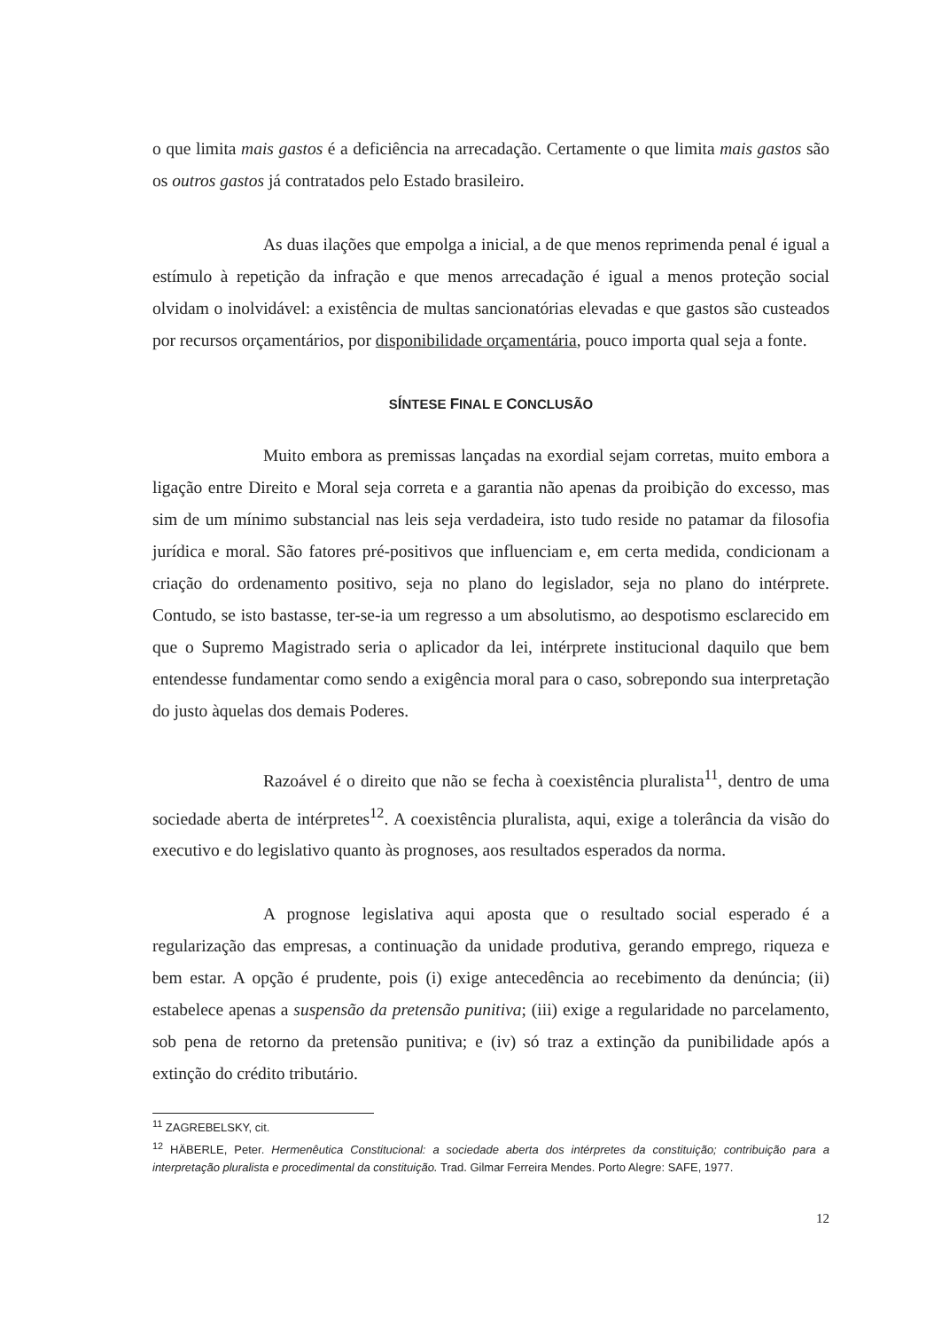o que limita mais gastos é a deficiência na arrecadação. Certamente o que limita mais gastos são os outros gastos já contratados pelo Estado brasileiro.
As duas ilações que empolga a inicial, a de que menos reprimenda penal é igual a estímulo à repetição da infração e que menos arrecadação é igual a menos proteção social olvidam o inolvidável: a existência de multas sancionatórias elevadas e que gastos são custeados por recursos orçamentários, por disponibilidade orçamentária, pouco importa qual seja a fonte.
SÍNTESE FINAL E CONCLUSÃO
Muito embora as premissas lançadas na exordial sejam corretas, muito embora a ligação entre Direito e Moral seja correta e a garantia não apenas da proibição do excesso, mas sim de um mínimo substancial nas leis seja verdadeira, isto tudo reside no patamar da filosofia jurídica e moral. São fatores pré-positivos que influenciam e, em certa medida, condicionam a criação do ordenamento positivo, seja no plano do legislador, seja no plano do intérprete. Contudo, se isto bastasse, ter-se-ia um regresso a um absolutismo, ao despotismo esclarecido em que o Supremo Magistrado seria o aplicador da lei, intérprete institucional daquilo que bem entendesse fundamentar como sendo a exigência moral para o caso, sobrepondo sua interpretação do justo àquelas dos demais Poderes.
Razoável é o direito que não se fecha à coexistência pluralista<sup>11</sup>, dentro de uma sociedade aberta de intérpretes<sup>12</sup>. A coexistência pluralista, aqui, exige a tolerância da visão do executivo e do legislativo quanto às prognoses, aos resultados esperados da norma.
A prognose legislativa aqui aposta que o resultado social esperado é a regularização das empresas, a continuação da unidade produtiva, gerando emprego, riqueza e bem estar. A opção é prudente, pois (i) exige antecedência ao recebimento da denúncia; (ii) estabelece apenas a suspensão da pretensão punitiva; (iii) exige a regularidade no parcelamento, sob pena de retorno da pretensão punitiva; e (iv) só traz a extinção da punibilidade após a extinção do crédito tributário.
<sup>11</sup> ZAGREBELSKY, cit.
<sup>12</sup> HÄBERLE, Peter. Hermenêutica Constitucional: a sociedade aberta dos intérpretes da constituição; contribuição para a interpretação pluralista e procedimental da constituição. Trad. Gilmar Ferreira Mendes. Porto Alegre: SAFE, 1977.
12